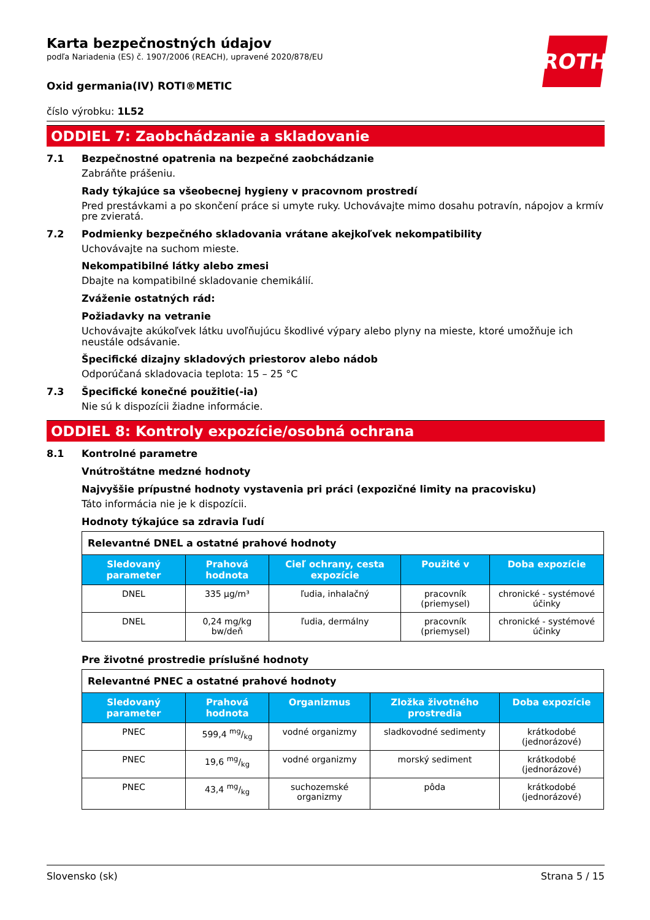ROTH
Karta bezpečnostných údajov
podľa Nariadenia (ES) č. 1907/2006 (REACH), upravené 2020/878/EU
Oxid germania(IV) ROTI®METIC
číslo výrobku: 1L52
ODDIEL 7: Zaobchádzanie a skladovanie
7.1
Bezpečnostné opatrenia na bezpečné zaobchádzanie
Zabráňte prášeniu.
Rady týkajúce sa všeobecnej hygieny v pracovnom prostredí
Pred prestávkami a po skončení práce si umyte ruky. Uchovávajte mimo dosahu potravín, nápojov a krmív pre zvieratá.
7.2
Podmienky bezpečného skladovania vrátane akejkoľvek nekompatibility
Uchovávajte na suchom mieste.
Nekompatibilné látky alebo zmesi
Dbajte na kompatibilné skladovanie chemikálií.
Zváženie ostatných rád:
Požiadavky na vetranie
Uchovávajte akúkoľvek látku uvoľňujúcu škodlivé výpary alebo plyny na mieste, ktoré umožňuje ich neustále odsávanie.
Špecifické dizajny skladových priestorov alebo nádob
Odporúčaná skladovacia teplota: 15 – 25 °C
7.3
Špecifické konečné použitie(-ia)
Nie sú k dispozícii žiadne informácie.
ODDIEL 8: Kontroly expozície/osobná ochrana
8.1
Kontrolné parametre
Vnútroštátne medzné hodnoty
Najvyššie prípustné hodnoty vystavenia pri práci (expozičné limity na pracovisku)
Táto informácia nie je k dispozícii.
Hodnoty týkajúce sa zdravia ľudí
| Relevantné DNEL a ostatné prahové hodnoty | | | | |
| Sledovaný parameter | Prahová hodnota | Cieľ ochrany, cesta expozície | Použité v | Doba expozície |
| DNEL | 335 µg/m³ | ľudia, inhalačný | pracovník (priemysel) | chronické - systémové účinky |
| DNEL | 0,24 mg/kg bw/deň | ľudia, dermálny | pracovník (priemysel) | chronické - systémové účinky |
Pre životné prostredie príslušné hodnoty
| Relevantné PNEC a ostatné prahové hodnoty | | | | |
| Sledovaný parameter | Prahová hodnota | Organizmus | Zložka životného prostredia | Doba expozície |
| PNEC | 599,4 mg/kg | vodné organizmy | sladkovodné sedimenty | krátkodobé (jednorázové) |
| PNEC | 19,6 mg/kg | vodné organizmy | morský sediment | krátkodobé (jednorázové) |
| PNEC | 43,4 mg/kg | suchozemské organizmy | pôda | krátkodobé (jednorázové) |
Slovensko (sk) Strana 5 / 15